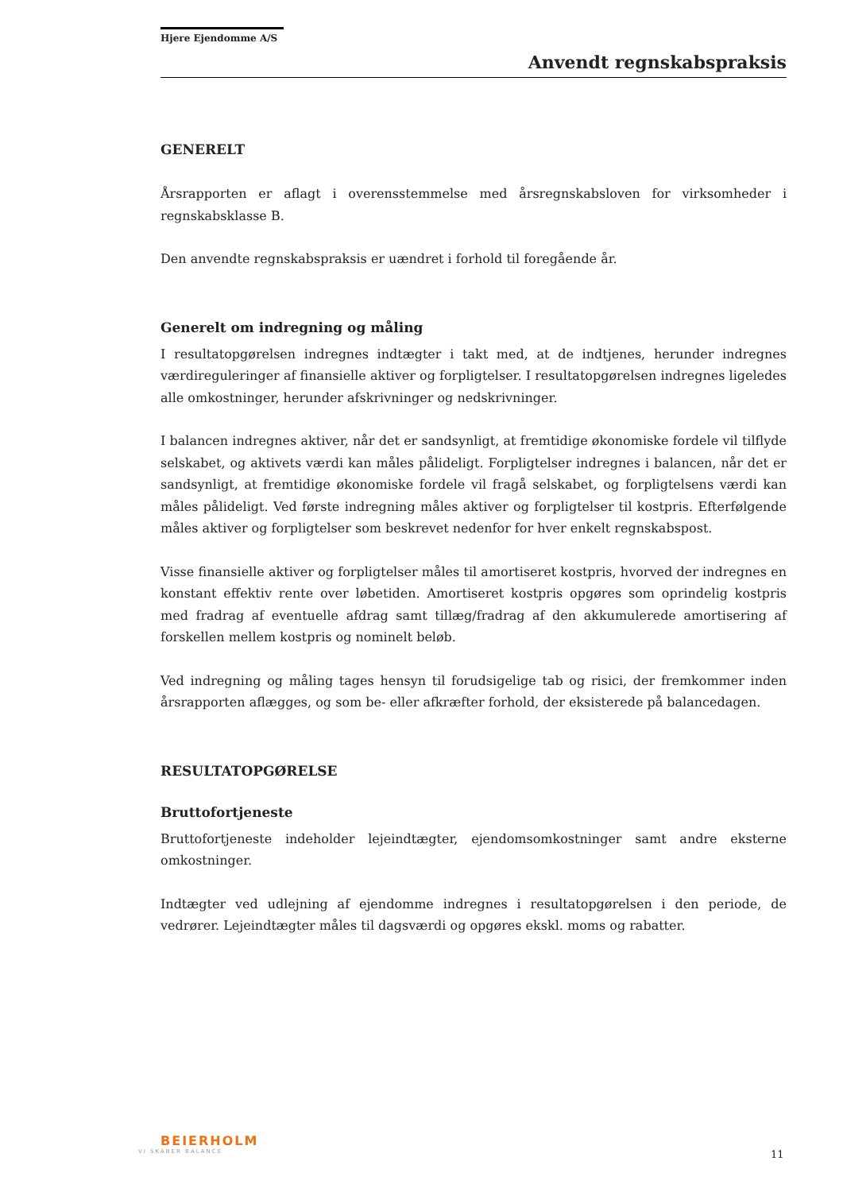Hjere Ejendomme A/S
Anvendt regnskabspraksis
GENERELT
Årsrapporten er aflagt i overensstemmelse med årsregnskabsloven for virksomheder i regnskabsklasse B.
Den anvendte regnskabspraksis er uændret i forhold til foregående år.
Generelt om indregning og måling
I resultatopgørelsen indregnes indtægter i takt med, at de indtjenes, herunder indregnes værdireguleringer af finansielle aktiver og forpligtelser. I resultatopgørelsen indregnes ligeledes alle omkostninger, herunder afskrivninger og nedskrivninger.
I balancen indregnes aktiver, når det er sandsynligt, at fremtidige økonomiske fordele vil tilflyde selskabet, og aktivets værdi kan måles pålideligt. Forpligtelser indregnes i balancen, når det er sandsynligt, at fremtidige økonomiske fordele vil fragå selskabet, og forpligtelsens værdi kan måles pålideligt. Ved første indregning måles aktiver og forpligtelser til kostpris. Efterfølgende måles aktiver og forpligtelser som beskrevet nedenfor for hver enkelt regnskabspost.
Visse finansielle aktiver og forpligtelser måles til amortiseret kostpris, hvorved der indregnes en konstant effektiv rente over løbetiden. Amortiseret kostpris opgøres som oprindelig kostpris med fradrag af eventuelle afdrag samt tillæg/fradrag af den akkumulerede amortisering af forskellen mellem kostpris og nominelt beløb.
Ved indregning og måling tages hensyn til forudsigelige tab og risici, der fremkommer inden årsrapporten aflægges, og som be- eller afkræfter forhold, der eksisterede på balancedagen.
RESULTATOPGØRELSE
Bruttofortjeneste
Bruttofortjeneste indeholder lejeindtægter, ejendomsomkostninger samt andre eksterne omkostninger.
Indtægter ved udlejning af ejendomme indregnes i resultatopgørelsen i den periode, de vedrører. Lejeindtægter måles til dagsværdi og opgøres ekskl. moms og rabatter.
BEIERHOLM
VI SKABER BALANCE
11